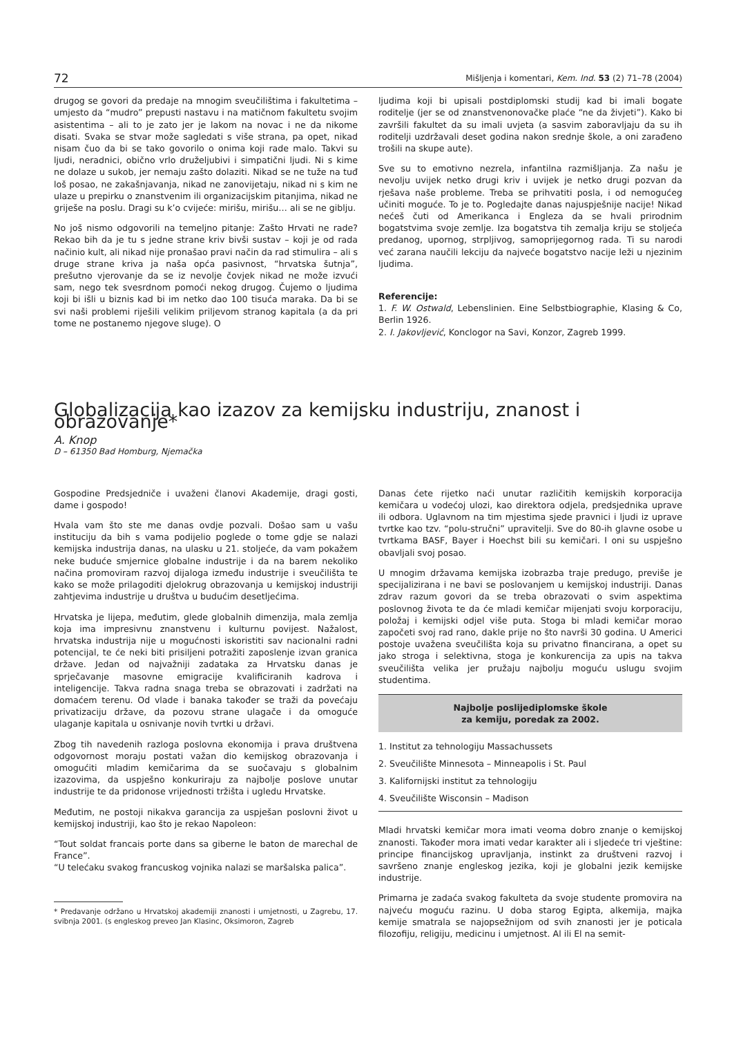72 Mišljenja i komentari, Kem. Ind. 53 (2) 71–78 (2004)
drugog se govori da predaje na mnogim sveučilištima i fakultetima – umjesto da “mudro” prepusti nastavu i na matičnom fakultetu svojim asistentima – ali to je zato jer je lakom na novac i ne da nikome disati. Svaka se stvar može sagledati s više strana, pa opet, nikad nisam čuo da bi se tako govorilo o onima koji rade malo. Takvi su ljudi, neradnici, obično vrlo druželjubivi i simpatični ljudi. Ni s kime ne dolaze u sukob, jer nemaju zašto dolaziti. Nikad se ne tuže na tuđ loš posao, ne zakašnjavanja, nikad ne zanovijetaju, nikad ni s kim ne ulaze u prepirku o znanstvenim ili organizacijskim pitanjima, nikad ne griješe na poslu. Dragi su k’o cvijeće: mirišu, mirišu… ali se ne giblju.
No još nismo odgovorili na temeljno pitanje: Zašto Hrvati ne rade? Rekao bih da je tu s jedne strane kriv bivši sustav – koji je od rada načinio kult, ali nikad nije pronašao pravi način da rad stimulira – ali s druge strane kriva ja naša opća pasivnost, “hrvatska šutnja”, prešutno vjerovanje da se iz nevolje čovjek nikad ne može izvući sam, nego tek svesrdnom pomoći nekog drugog. Čujemo o ljudima koji bi išli u biznis kad bi im netko dao 100 tisuća maraka. Da bi se svi naši problemi riješili velikim priljevom stranog kapitala (a da pri tome ne postanemo njegove sluge). O
ljudima koji bi upisali postdiplomski studij kad bi imali bogate roditelje (jer se od znanstvenonovačke plaće “ne da živjeti”). Kako bi završili fakultet da su imali uvjeta (a sasvim zaboravljaju da su ih roditelji uzdržavali deset godina nakon srednje škole, a oni zarađeno trošili na skupe aute).
Sve su to emotivno nezrela, infantilna razmišljanja. Za našu je nevolju uvijek netko drugi kriv i uvijek je netko drugi pozvan da rješava naše probleme. Treba se prihvatiti posla, i od nemogućeg učiniti moguće. To je to. Pogledajte danas najuspješnije nacije! Nikad nećeš čuti od Amerikanca i Engleza da se hvali prirodnim bogatstvima svoje zemlje. Iza bogatstva tih zemalja kriju se stoljeća predanog, upornog, strpljivog, samoprijegornog rada. Ti su narodi već zarana naučili lekciju da najveće bogatstvo nacije leži u njezinim ljudima.
Referencije:
1. F. W. Ostwald, Lebenslinien. Eine Selbstbiographie, Klasing & Co, Berlin 1926.
2. I. Jakovljević, Konclogor na Savi, Konzor, Zagreb 1999.
Globalizacija kao izazov za kemijsku industriju, znanost i obrazovanje*
A. Knop
D – 61350 Bad Homburg, Njemačka
Gospodine Predsjedniče i uvaženi članovi Akademije, dragi gosti, dame i gospodo!
Hvala vam što ste me danas ovdje pozvali. Došao sam u vašu instituciju da bih s vama podijelio poglede o tome gdje se nalazi kemijska industrija danas, na ulasku u 21. stoljeće, da vam pokažem neke buduće smjernice globalne industrije i da na barem nekoliko načina promoviram razvoj dijaloga između industrije i sveučilišta te kako se može prilagoditi djelokrug obrazovanja u kemijskoj industriji zahtjevima industrije u društva u budućim desetljećima.
Hrvatska je lijepa, međutim, glede globalnih dimenzija, mala zemlja koja ima impresivnu znanstvenu i kulturnu povijest. Nažalost, hrvatska industrija nije u mogućnosti iskoristiti sav nacionalni radni potencijal, te će neki biti prisiljeni potražiti zaposlenje izvan granica države. Jedan od najvažniji zadataka za Hrvatsku danas je sprječavanje masovne emigracije kvalificiranih kadrova i inteligencije. Takva radna snaga treba se obrazovati i zadržati na domaćem terenu. Od vlade i banaka također se traži da povećaju privatizaciju države, da pozovu strane ulagače i da omoguće ulaganje kapitala u osnivanje novih tvrtki u državi.
Zbog tih navedenih razloga poslovna ekonomija i prava društvena odgovornost moraju postati važan dio kemijskog obrazovanja i omogućiti mladim kemičarima da se suočavaju s globalnim izazovima, da uspješno konkuriraju za najbolje poslove unutar industrije te da pridonose vrijednosti tržišta i ugledu Hrvatske.
Međutim, ne postoji nikakva garancija za uspješan poslovni život u kemijskoj industriji, kao što je rekao Napoleon:
“Tout soldat francais porte dans sa giberne le baton de marechal de France”.
“U telećaku svakog francuskog vojnika nalazi se maršalska palica”.
* Predavanje održano u Hrvatskoj akademiji znanosti i umjetnosti, u Zagrebu, 17. svibnja 2001. (s engleskog preveo Jan Klasinc, Oksimoron, Zagreb
Danas ćete rijetko naći unutar različitih kemijskih korporacija kemičara u vodećoj ulozi, kao direktora odjela, predsjednika uprave ili odbora. Uglavnom na tim mjestima sjede pravnici i ljudi iz uprave tvrtke kao tzv. “polu-stručni” upravitelji. Sve do 80-ih glavne osobe u tvrtkama BASF, Bayer i Hoechst bili su kemičari. I oni su uspješno obavljali svoj posao.
U mnogim državama kemijska izobrazba traje predugo, previše je specijalizirana i ne bavi se poslovanjem u kemijskoj industriji. Danas zdrav razum govori da se treba obrazovati o svim aspektima poslovnog života te da će mladi kemičar mijenjati svoju korporaciju, položaj i kemijski odjel više puta. Stoga bi mladi kemičar morao započeti svoj rad rano, dakle prije no što navrši 30 godina. U Americi postoje uvažena sveučilišta koja su privatno financirana, a opet su jako stroga i selektivna, stoga je konkurencija za upis na takva sveučilišta velika jer pružaju najbolju moguću uslugu svojim studentima.
Najbolje poslijediplomske škole
za kemiju, poredak za 2002.
1. Institut za tehnologiju Massachussets
2. Sveučilište Minnesota – Minneapolis i St. Paul
3. Kalifornijski institut za tehnologiju
4. Sveučilište Wisconsin – Madison
Mladi hrvatski kemičar mora imati veoma dobro znanje o kemijskoj znanosti. Također mora imati vedar karakter ali i sljedeće tri vještine: principe financijskog upravljanja, instinkt za društveni razvoj i savršeno znanje engleskog jezika, koji je globalni jezik kemijske industrije.
Primarna je zadaća svakog fakulteta da svoje studente promovira na najveću moguću razinu. U doba starog Egipta, alkemija, majka kemije smatrala se najopsežnijom od svih znanosti jer je poticala filozofiju, religiju, medicinu i umjetnost. Al ili El na semit-